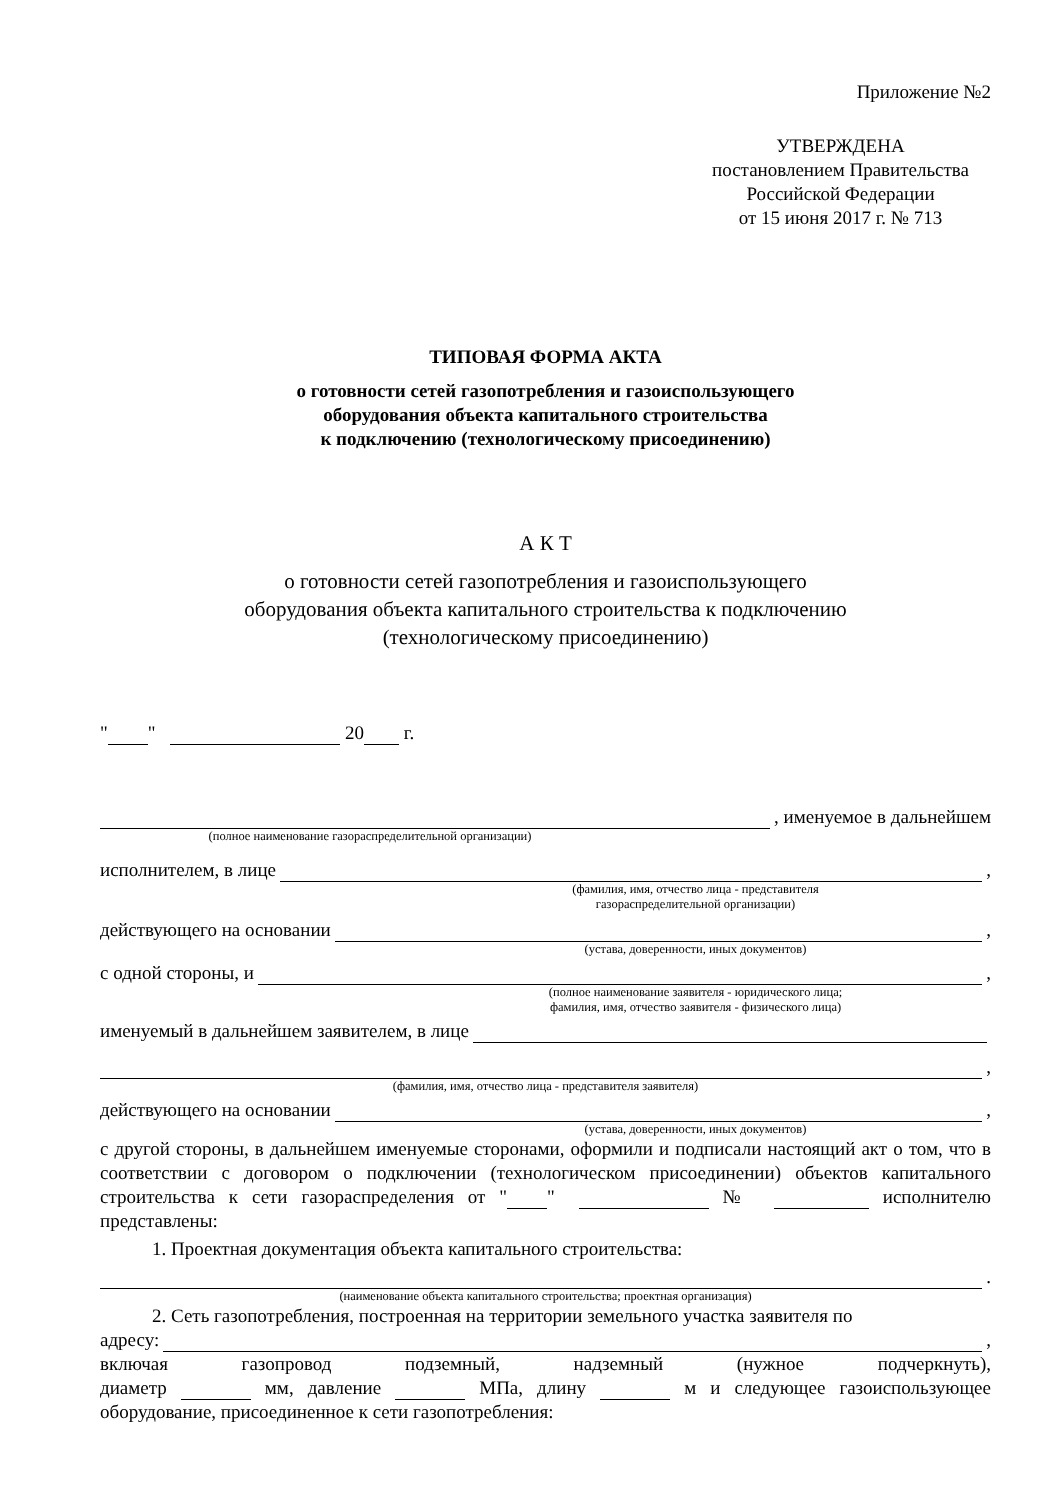Приложение №2
УТВЕРЖДЕНА
постановлением Правительства
Российской Федерации
от 15 июня 2017 г. № 713
ТИПОВАЯ ФОРМА АКТА
о готовности сетей газопотребления и газоиспользующего
оборудования объекта капитального строительства
к подключению (технологическому присоединению)
А К Т
о готовности сетей газопотребления и газоиспользующего
оборудования объекта капитального строительства к подключению
(технологическому присоединению)
" " 20 г.
, именуемое в дальнейшем
(полное наименование газораспределительной организации)
исполнителем, в лице ,
(фамилия, имя, отчество лица - представителя
газораспределительной организации)
действующего на основании ,
(устава, доверенности, иных документов)
с одной стороны, и ,
(полное наименование заявителя - юридического лица;
фамилия, имя, отчество заявителя - физического лица)
именуемый в дальнейшем заявителем, в лице
,
(фамилия, имя, отчество лица - представителя заявителя)
действующего на основании ,
(устава, доверенности, иных документов)
с другой стороны, в дальнейшем именуемые сторонами, оформили и подписали настоящий акт о том, что в соответствии с договором о подключении (технологическом присоединении) объектов капитального строительства к сети газораспределения от " " № исполнителю представлены:
1. Проектная документация объекта капитального строительства:
.
(наименование объекта капитального строительства; проектная организация)
2. Сеть газопотребления, построенная на территории земельного участка заявителя по
адресу: ,
включая газопровод подземный, надземный (нужное подчеркнуть),
диаметр мм, давление МПа, длину м и следующее газоиспользующее
оборудование, присоединенное к сети газопотребления: